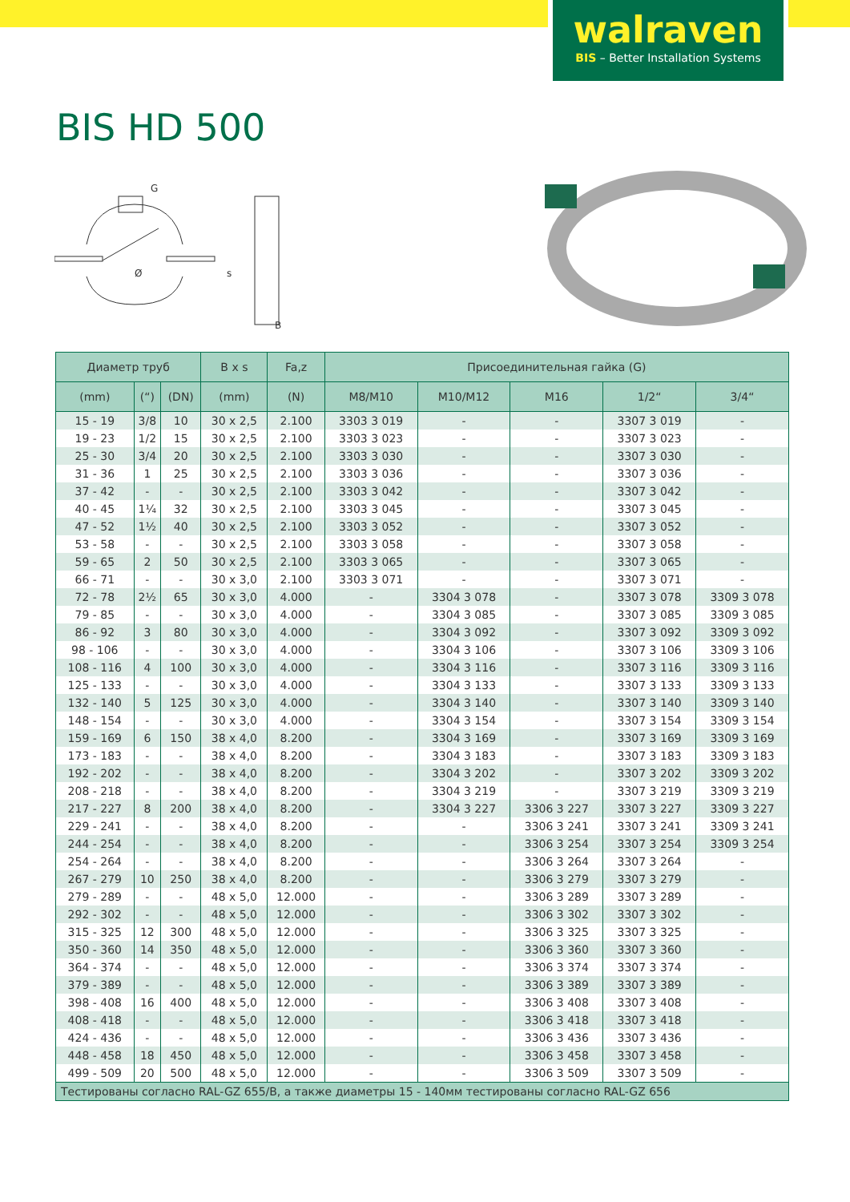walraven
BIS – Better Installation Systems
BIS HD 500
G
Ø
s
B
| Диаметр труб | | | B x s | Fa,z | Присоединительная гайка (G) | | | | |
| --- | --- | --- | --- | --- | --- | --- | --- | --- | --- |
| (mm) | (“) | (DN) | (mm) | (N) | M8/M10 | M10/M12 | M16 | 1/2“ | 3/4“ |
| 15 - 19 | 3/8 | 10 | 30 x 2,5 | 2.100 | 3303 3 019 | - | - | 3307 3 019 | - |
| 19 - 23 | 1/2 | 15 | 30 x 2,5 | 2.100 | 3303 3 023 | - | - | 3307 3 023 | - |
| 25 - 30 | 3/4 | 20 | 30 x 2,5 | 2.100 | 3303 3 030 | - | - | 3307 3 030 | - |
| 31 - 36 | 1 | 25 | 30 x 2,5 | 2.100 | 3303 3 036 | - | - | 3307 3 036 | - |
| 37 - 42 | - | - | 30 x 2,5 | 2.100 | 3303 3 042 | - | - | 3307 3 042 | - |
| 40 - 45 | 1¼ | 32 | 30 x 2,5 | 2.100 | 3303 3 045 | - | - | 3307 3 045 | - |
| 47 - 52 | 1½ | 40 | 30 x 2,5 | 2.100 | 3303 3 052 | - | - | 3307 3 052 | - |
| 53 - 58 | - | - | 30 x 2,5 | 2.100 | 3303 3 058 | - | - | 3307 3 058 | - |
| 59 - 65 | 2 | 50 | 30 x 2,5 | 2.100 | 3303 3 065 | - | - | 3307 3 065 | - |
| 66 - 71 | - | - | 30 x 3,0 | 2.100 | 3303 3 071 | - | - | 3307 3 071 | - |
| 72 - 78 | 2½ | 65 | 30 x 3,0 | 4.000 | - | 3304 3 078 | - | 3307 3 078 | 3309 3 078 |
| 79 - 85 | - | - | 30 x 3,0 | 4.000 | - | 3304 3 085 | - | 3307 3 085 | 3309 3 085 |
| 86 - 92 | 3 | 80 | 30 x 3,0 | 4.000 | - | 3304 3 092 | - | 3307 3 092 | 3309 3 092 |
| 98 - 106 | - | - | 30 x 3,0 | 4.000 | - | 3304 3 106 | - | 3307 3 106 | 3309 3 106 |
| 108 - 116 | 4 | 100 | 30 x 3,0 | 4.000 | - | 3304 3 116 | - | 3307 3 116 | 3309 3 116 |
| 125 - 133 | - | - | 30 x 3,0 | 4.000 | - | 3304 3 133 | - | 3307 3 133 | 3309 3 133 |
| 132 - 140 | 5 | 125 | 30 x 3,0 | 4.000 | - | 3304 3 140 | - | 3307 3 140 | 3309 3 140 |
| 148 - 154 | - | - | 30 x 3,0 | 4.000 | - | 3304 3 154 | - | 3307 3 154 | 3309 3 154 |
| 159 - 169 | 6 | 150 | 38 x 4,0 | 8.200 | - | 3304 3 169 | - | 3307 3 169 | 3309 3 169 |
| 173 - 183 | - | - | 38 x 4,0 | 8.200 | - | 3304 3 183 | - | 3307 3 183 | 3309 3 183 |
| 192 - 202 | - | - | 38 x 4,0 | 8.200 | - | 3304 3 202 | - | 3307 3 202 | 3309 3 202 |
| 208 - 218 | - | - | 38 x 4,0 | 8.200 | - | 3304 3 219 | - | 3307 3 219 | 3309 3 219 |
| 217 - 227 | 8 | 200 | 38 x 4,0 | 8.200 | - | 3304 3 227 | 3306 3 227 | 3307 3 227 | 3309 3 227 |
| 229 - 241 | - | - | 38 x 4,0 | 8.200 | - | - | 3306 3 241 | 3307 3 241 | 3309 3 241 |
| 244 - 254 | - | - | 38 x 4,0 | 8.200 | - | - | 3306 3 254 | 3307 3 254 | 3309 3 254 |
| 254 - 264 | - | - | 38 x 4,0 | 8.200 | - | - | 3306 3 264 | 3307 3 264 | - |
| 267 - 279 | 10 | 250 | 38 x 4,0 | 8.200 | - | - | 3306 3 279 | 3307 3 279 | - |
| 279 - 289 | - | - | 48 x 5,0 | 12.000 | - | - | 3306 3 289 | 3307 3 289 | - |
| 292 - 302 | - | - | 48 x 5,0 | 12.000 | - | - | 3306 3 302 | 3307 3 302 | - |
| 315 - 325 | 12 | 300 | 48 x 5,0 | 12.000 | - | - | 3306 3 325 | 3307 3 325 | - |
| 350 - 360 | 14 | 350 | 48 x 5,0 | 12.000 | - | - | 3306 3 360 | 3307 3 360 | - |
| 364 - 374 | - | - | 48 x 5,0 | 12.000 | - | - | 3306 3 374 | 3307 3 374 | - |
| 379 - 389 | - | - | 48 x 5,0 | 12.000 | - | - | 3306 3 389 | 3307 3 389 | - |
| 398 - 408 | 16 | 400 | 48 x 5,0 | 12.000 | - | - | 3306 3 408 | 3307 3 408 | - |
| 408 - 418 | - | - | 48 x 5,0 | 12.000 | - | - | 3306 3 418 | 3307 3 418 | - |
| 424 - 436 | - | - | 48 x 5,0 | 12.000 | - | - | 3306 3 436 | 3307 3 436 | - |
| 448 - 458 | 18 | 450 | 48 x 5,0 | 12.000 | - | - | 3306 3 458 | 3307 3 458 | - |
| 499 - 509 | 20 | 500 | 48 x 5,0 | 12.000 | - | - | 3306 3 509 | 3307 3 509 | - |
| Тестированы согласно RAL-GZ 655/B, а также диаметры 15 - 140мм тестированы согласно RAL-GZ 656 | | | | | | | | | |